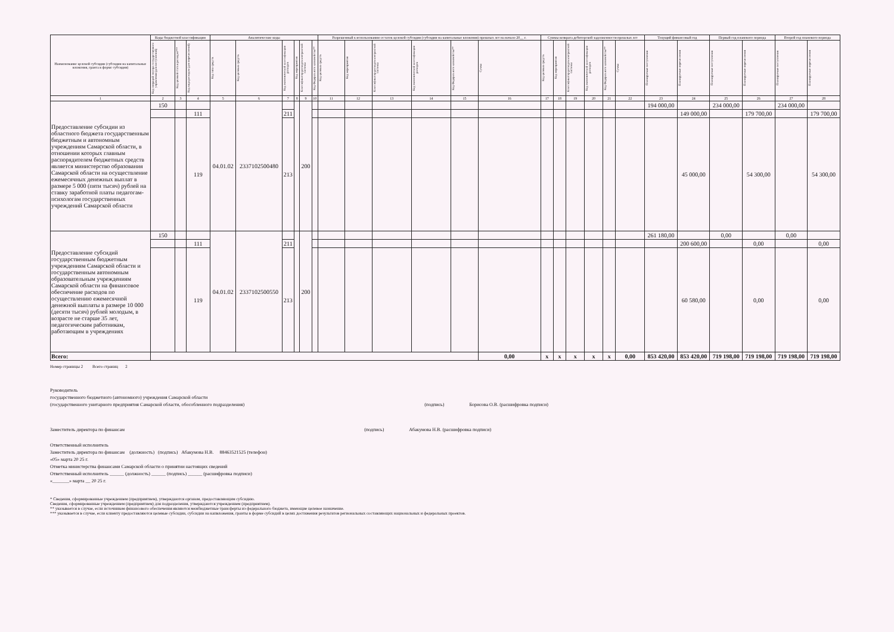| Наименование целевой субсидии (субсидии на капитальные вложения, гранта в форме субсидии) | Коды бюджетной классификации | | | Аналитические коды | | | | | | Разрешенный к использованию остаток целевой субсидии (субсидии на капитальные вложения) прошлых лет на начало 20__ г. | | | | | | Суммы возврата дебиторской задолженности прошлых лет | | | | | | Текущий финансовый год | | Первый год планового периода | | Второй год планового периода | |
| --- | --- | --- | --- | --- | --- | --- | --- | --- | --- | --- | --- | --- | --- | --- | --- | --- | --- | --- | --- | --- | --- | --- | --- | --- | --- | --- | --- |
| | Код операций сектора государственного управления (для поступлений) | Код целевой статьи расходов*** | Код вида расходов (для перечислений) | Код типа средств | Код целевых средств | Код экономической классификации расходов | Код мероприятия | Классификатор расходов контрактной системы | Код Федерального казначейства** | Код целевых средств | Код мероприятия | Классификатор расходов контрактной системы | Код экономической классификации расходов | Код Федерального казначейства** | Сумма | Код целевых средств | Код мероприятия | Классификатор расходов контрактной системы | Код экономической классификации расходов | Код Федерального казначейства** | Сумма | Планируемые поступления | Планируемые перечисления | Планируемые поступления | Планируемые перечисления | Планируемые поступления | Планируемые перечисления |
| 1 | 2 | 3 | 4 | 5 | 6 | 7 | 8 | 9 | 10 | 11 | 12 | 13 | 14 | 15 | 16 | 17 | 18 | 19 | 20 | 21 | 22 | 23 | 24 | 25 | 26 | 27 | 28 |
| Предоставление субсидии из областного бюджета государственным бюджетным и автономным учреждениям Самарской области, в отношении которых главным распорядителем бюджетных средств является министерство образования Самарской области на осуществление ежемесячных денежных выплат в размере 5 000 (пяти тысяч) рублей на ставку заработной платы педагогам-психологам государственных учреждений Самарской области | 150 | | | 04.01.02 | 2337102500480 | | | 200 | | | | | | | | | | | | | | 194 000,00 | | 234 000,00 | | 234 000,00 | |
| | | | 111 | | | 211 | | | | | | | | | | | | | | | | | 149 000,00 | | 179 700,00 | | 179 700,00 |
| | | | 119 | | | 213 | | | | | | | | | | | | | | | | | 45 000,00 | | 54 300,00 | | 54 300,00 |
| Предоставление субсидий государственным бюджетным учреждениям Самарской области и государственным автономным образовательным учреждениям Самарской области на финансовое обеспечение расходов по осуществлению ежемесячной денежной выплаты в размере 10 000 (десяти тысяч) рублей молодым, в возрасте не старше 35 лет, педагогическим работникам, работающим в учреждениях | 150 | | | 04.01.02 | 2337102500550 | | | 200 | | | | | | | | | | | | | | 261 180,00 | | 0,00 | | 0,00 | |
| | | | 111 | | | 211 | | | | | | | | | | | | | | | | | 200 600,00 | | 0,00 | | 0,00 |
| | | | 119 | | | 213 | | | | | | | | | | | | | | | | | 60 580,00 | | 0,00 | | 0,00 |
| Всего: | | | | | | | | | | | | | | | 0,00 | x | x | x | x | x | 0,00 | 853 420,00 | 853 420,00 | 719 198,00 | 719 198,00 | 719 198,00 | 719 198,00 |
Номер страницы 2 Всего страниц 2
Руководитель
государственного бюджетного (автономного) учреждения Самарской области
(государственного унитарного предприятия Самарской области, обособленного подразделения) (подпись) Борисова О.В. (расшифровка подписи)
Заместитель директора по финансам (подпись) Абакумова Н.В. (расшифровка подписи)
Ответственный исполнитель
Заместитель директора по финансам (должность) (подпись) Абакумова Н.В. 88463521525 (телефон)
«05» марта 20 25 г.
Отметка министерства финансами Самарской области о принятии настоящих сведений
Ответственный исполнитель ______ (должность) ______ (подпись) ______ (расшифровка подписи)
«_______» марта __ 20 25 г.
* Сведения, сформированные учреждением (предприятием), утверждаются органом, предоставляющим субсидию.
Сведения, сформированные учреждением (предприятием) для подразделения, утверждаются учреждением (предприятием).
** указывается в случае, если источником финансового обеспечения являются межбюджетные трансферты из федерального бюджета, имеющие целевое назначение.
*** указывается в случае, если клиенту предоставляются целевые субсидии, субсидии на капвложения, гранты в форме субсидий в целях достижения результатов региональных составляющих национальных и федеральных проектов.